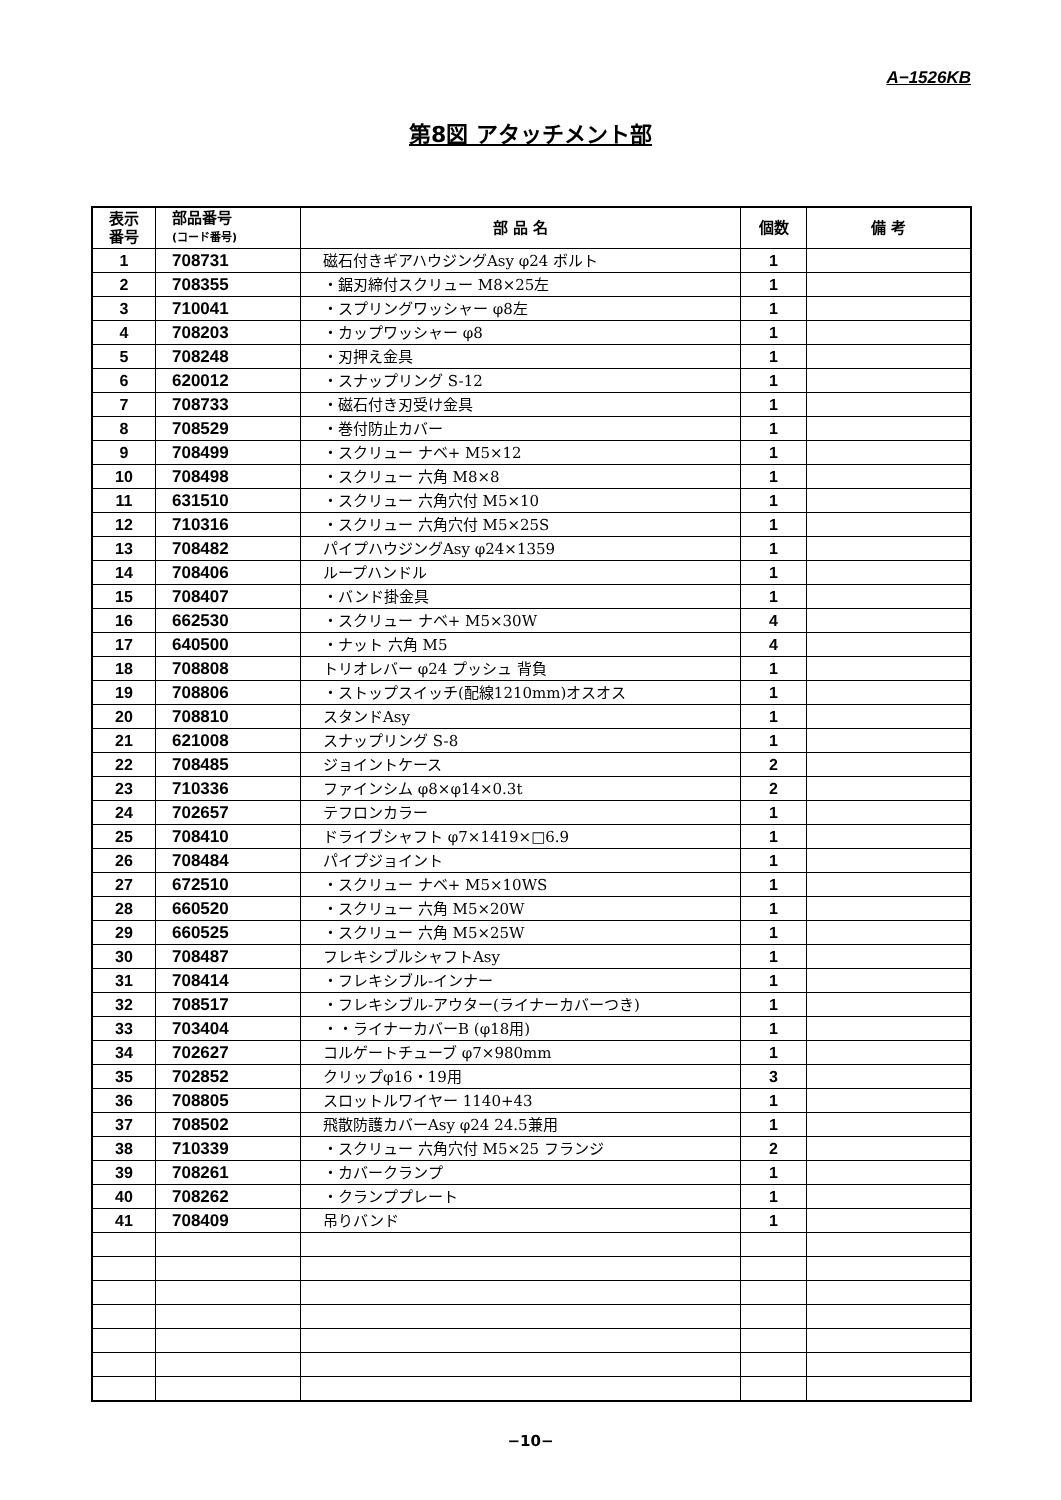A−1526KB
第8図 アタッチメント部
| 表示 番号 | 部品番号 (コード番号) | 部 品 名 | 個数 | 備 考 |
| --- | --- | --- | --- | --- |
| 1 | 708731 | 磁石付きギアハウジングAsy φ24 ボルト | 1 | |
| 2 | 708355 | ・鋸刃締付スクリュー M8×25左 | 1 | |
| 3 | 710041 | ・スプリングワッシャー φ8左 | 1 | |
| 4 | 708203 | ・カップワッシャー φ8 | 1 | |
| 5 | 708248 | ・刃押え金具 | 1 | |
| 6 | 620012 | ・スナップリング S-12 | 1 | |
| 7 | 708733 | ・磁石付き刃受け金具 | 1 | |
| 8 | 708529 | ・巻付防止カバー | 1 | |
| 9 | 708499 | ・スクリュー ナベ+ M5×12 | 1 | |
| 10 | 708498 | ・スクリュー 六角 M8×8 | 1 | |
| 11 | 631510 | ・スクリュー 六角穴付 M5×10 | 1 | |
| 12 | 710316 | ・スクリュー 六角穴付 M5×25S | 1 | |
| 13 | 708482 | パイプハウジングAsy φ24×1359 | 1 | |
| 14 | 708406 | ループハンドル | 1 | |
| 15 | 708407 | ・バンド掛金具 | 1 | |
| 16 | 662530 | ・スクリュー ナベ+ M5×30W | 4 | |
| 17 | 640500 | ・ナット 六角 M5 | 4 | |
| 18 | 708808 | トリオレバー φ24 プッシュ 背負 | 1 | |
| 19 | 708806 | ・ストップスイッチ(配線1210mm)オスオス | 1 | |
| 20 | 708810 | スタンドAsy | 1 | |
| 21 | 621008 | スナップリング S-8 | 1 | |
| 22 | 708485 | ジョイントケース | 2 | |
| 23 | 710336 | ファインシム φ8×φ14×0.3t | 2 | |
| 24 | 702657 | テフロンカラー | 1 | |
| 25 | 708410 | ドライブシャフト φ7×1419×□6.9 | 1 | |
| 26 | 708484 | パイプジョイント | 1 | |
| 27 | 672510 | ・スクリュー ナベ+ M5×10WS | 1 | |
| 28 | 660520 | ・スクリュー 六角 M5×20W | 1 | |
| 29 | 660525 | ・スクリュー 六角 M5×25W | 1 | |
| 30 | 708487 | フレキシブルシャフトAsy | 1 | |
| 31 | 708414 | ・フレキシブル-インナー | 1 | |
| 32 | 708517 | ・フレキシブル-アウター(ライナーカバーつき) | 1 | |
| 33 | 703404 | ・・ライナーカバーB (φ18用) | 1 | |
| 34 | 702627 | コルゲートチューブ φ7×980mm | 1 | |
| 35 | 702852 | クリップφ16・19用 | 3 | |
| 36 | 708805 | スロットルワイヤー 1140+43 | 1 | |
| 37 | 708502 | 飛散防護カバーAsy φ24 24.5兼用 | 1 | |
| 38 | 710339 | ・スクリュー 六角穴付 M5×25 フランジ | 2 | |
| 39 | 708261 | ・カバークランプ | 1 | |
| 40 | 708262 | ・クランププレート | 1 | |
| 41 | 708409 | 吊りバンド | 1 | |
−10−